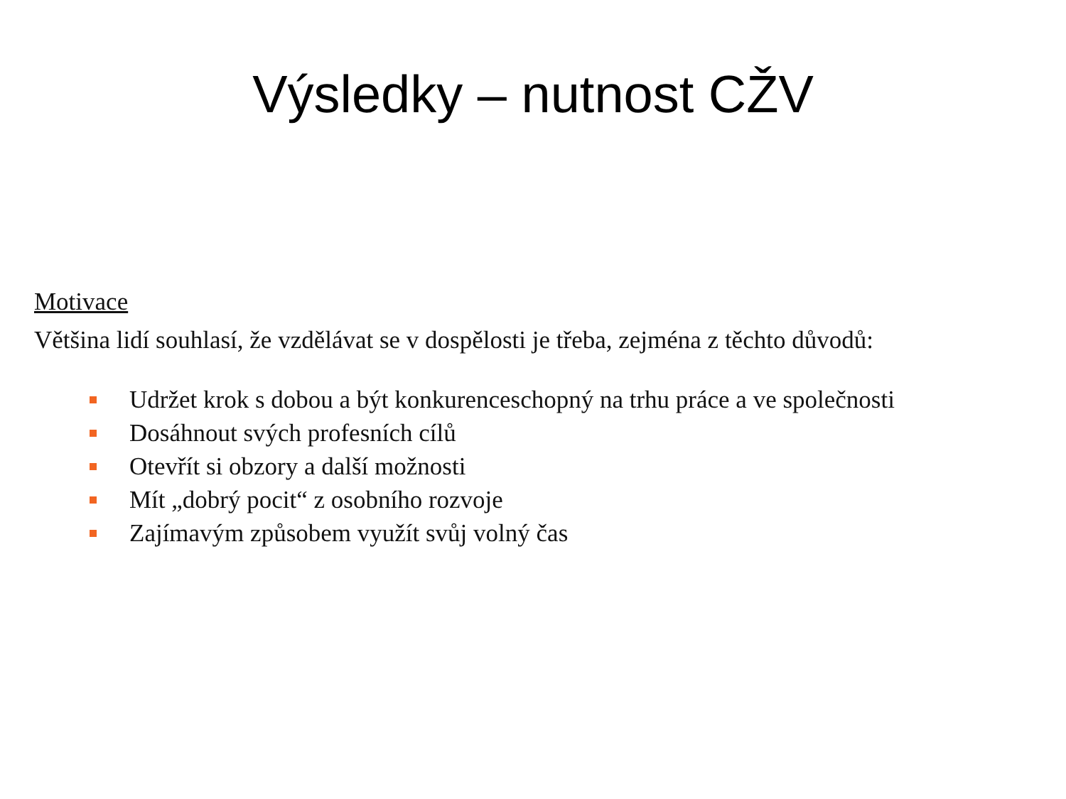Výsledky – nutnost CŽV
Motivace
Většina lidí souhlasí, že vzdělávat se v dospělosti je třeba, zejména z těchto důvodů:
Udržet krok s dobou a být konkurenceschopný na trhu práce a ve společnosti
Dosáhnout svých profesních cílů
Otevřít si obzory a další možnosti
Mít „dobrý pocit“ z osobního rozvoje
Zajímavým způsobem využít svůj volný čas